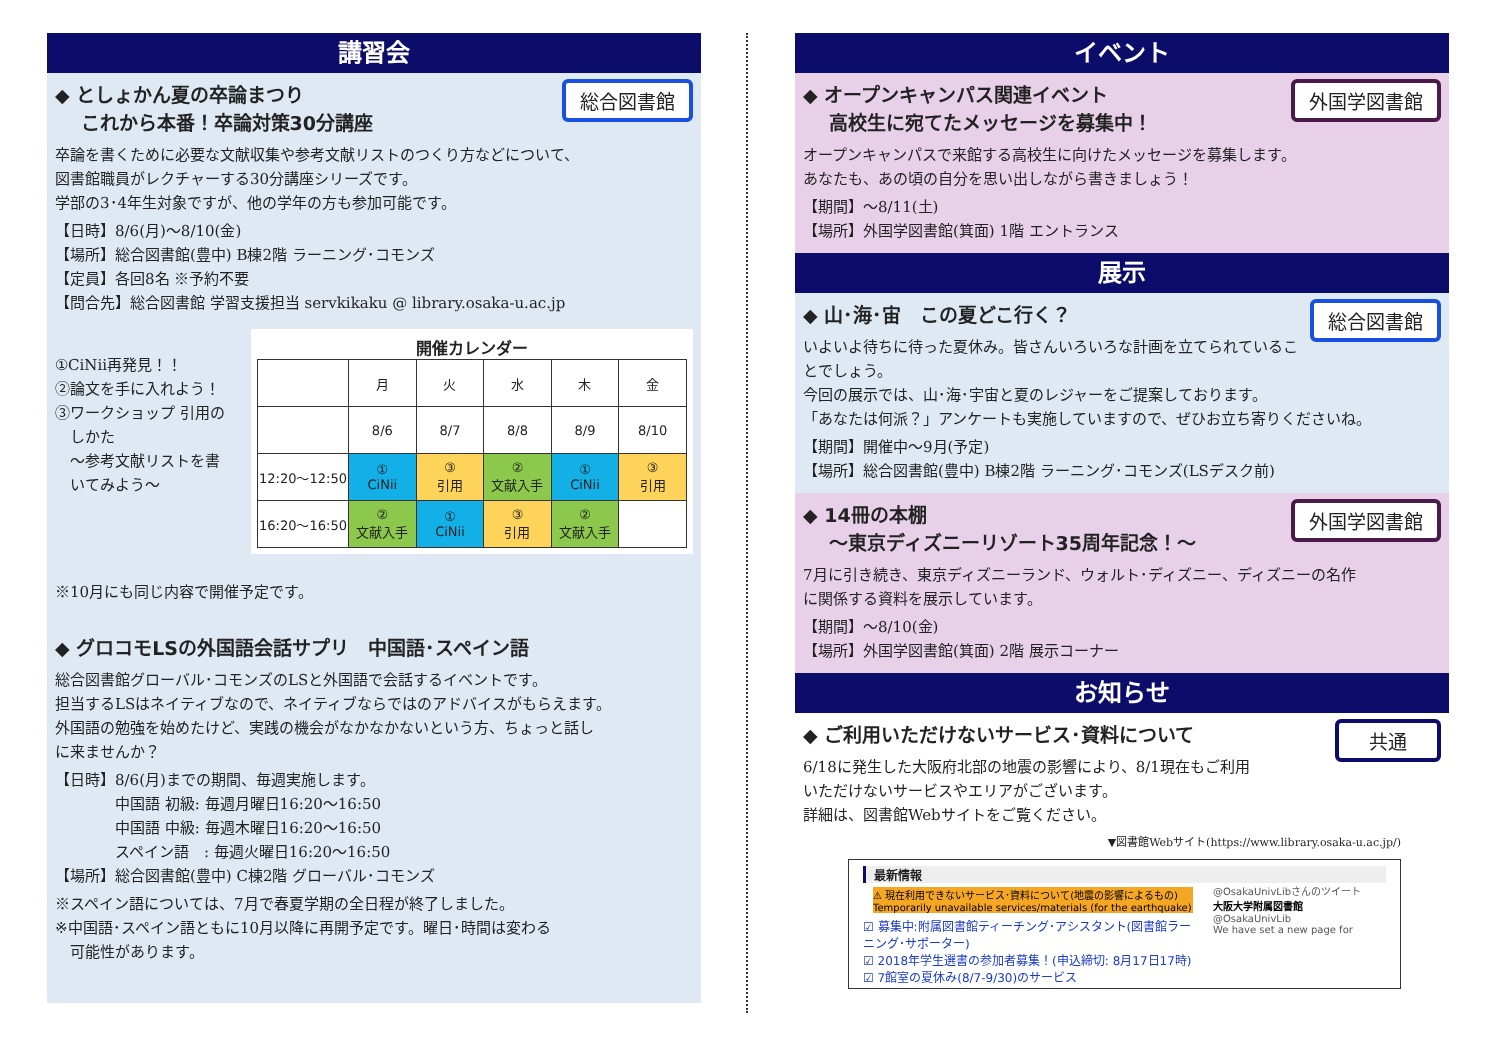講習会
総合図書館
◆ としょかん夏の卒論まつり
　 これから本番！卒論対策30分講座
卒論を書くために必要な文献収集や参考文献リストのつくり方などについて、
図書館職員がレクチャーする30分講座シリーズです。
学部の3･4年生対象ですが、他の学年の方も参加可能です。
【日時】8/6(月)～8/10(金)
【場所】総合図書館(豊中) B棟2階 ラーニング･コモンズ
【定員】各回8名 ※予約不要
【問合先】総合図書館 学習支援担当 servkikaku @ library.osaka-u.ac.jp
①CiNii再発見！！
②論文を手に入れよう！
③ワークショップ 引用の
　しかた
　～参考文献リストを書
　いてみよう～
開催カレンダー
| | 月 | 火 | 水 | 木 | 金 |
| | 8/6 | 8/7 | 8/8 | 8/9 | 8/10 |
| 12:20～12:50 | ① CiNii | ③ 引用 | ② 文献入手 | ① CiNii | ③ 引用 |
| 16:20～16:50 | ② 文献入手 | ① CiNii | ③ 引用 | ② 文献入手 | |
※10月にも同じ内容で開催予定です。
◆ グロコモLSの外国語会話サプリ　中国語･スペイン語
総合図書館グローバル･コモンズのLSと外国語で会話するイベントです。
担当するLSはネイティブなので、ネイティブならではのアドバイスがもらえます。
外国語の勉強を始めたけど、実践の機会がなかなかないという方、ちょっと話し
に来ませんか？
【日時】8/6(月)までの期間、毎週実施します。
　　　　中国語 初級: 毎週月曜日16:20～16:50
　　　　中国語 中級: 毎週木曜日16:20～16:50
　　　　スペイン語　: 毎週火曜日16:20～16:50
【場所】総合図書館(豊中) C棟2階 グローバル･コモンズ
※スペイン語については、7月で春夏学期の全日程が終了しました。
※中国語･スペイン語ともに10月以降に再開予定です。曜日･時間は変わる
　可能性があります。
イベント
外国学図書館
◆ オープンキャンパス関連イベント
　 高校生に宛てたメッセージを募集中！
オープンキャンパスで来館する高校生に向けたメッセージを募集します。
あなたも、あの頃の自分を思い出しながら書きましょう！
【期間】～8/11(土)
【場所】外国学図書館(箕面) 1階 エントランス
展示
総合図書館
◆ 山･海･宙　この夏どこ行く？
いよいよ待ちに待った夏休み。皆さんいろいろな計画を立てられていることでしょう。
今回の展示では、山･海･宇宙と夏のレジャーをご提案しております。
「あなたは何派？」アンケートも実施していますので、ぜひお立ち寄りくださいね。
【期間】開催中～9月(予定)
【場所】総合図書館(豊中) B棟2階 ラーニング･コモンズ(LSデスク前)
外国学図書館
◆ 14冊の本棚
　 ～東京ディズニーリゾート35周年記念！～
7月に引き続き、東京ディズニーランド、ウォルト･ディズニー、ディズニーの名作
に関係する資料を展示しています。
【期間】～8/10(金)
【場所】外国学図書館(箕面) 2階 展示コーナー
お知らせ
共通
◆ ご利用いただけないサービス･資料について
6/18に発生した大阪府北部の地震の影響により、8/1現在もご利用
いただけないサービスやエリアがございます。
詳細は、図書館Webサイトをご覧ください。
▼図書館Webサイト(https://www.library.osaka-u.ac.jp/)
最新情報
⚠ 現在利用できないサービス･資料について(地震の影響によるもの) Temporarily unavailable services/materials (for the earthquake)
☑ 募集中:附属図書館ティーチング･アシスタント(図書館ラーニング･サポーター)
☑ 2018年学生選書の参加者募集！(申込締切: 8月17日17時)
☑ 7館室の夏休み(8/7-9/30)のサービス
@OsakaUnivLibさんのツイート
大阪大学附属図書館
@OsakaUnivLib
We have set a new page for